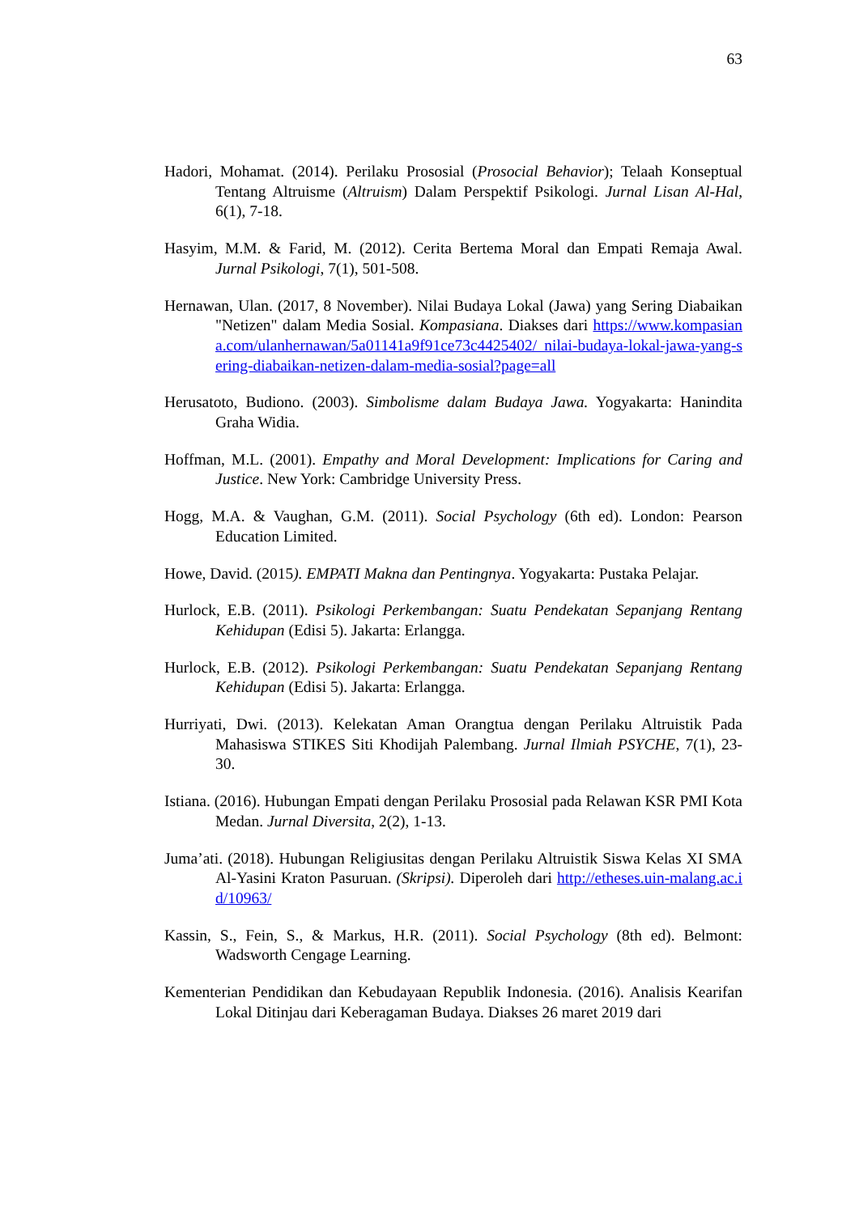63
Hadori, Mohamat. (2014). Perilaku Prososial (Prosocial Behavior); Telaah Konseptual Tentang Altruisme (Altruism) Dalam Perspektif Psikologi. Jurnal Lisan Al-Hal, 6(1), 7-18.
Hasyim, M.M. & Farid, M. (2012). Cerita Bertema Moral dan Empati Remaja Awal. Jurnal Psikologi, 7(1), 501-508.
Hernawan, Ulan. (2017, 8 November). Nilai Budaya Lokal (Jawa) yang Sering Diabaikan "Netizen" dalam Media Sosial. Kompasiana. Diakses dari https://www.kompasiana.com/ulanhernawan/5a01141a9f91ce73c4425402/ nilai-budaya-lokal-jawa-yang-sering-diabaikan-netizen-dalam-media-sosial?page=all
Herusatoto, Budiono. (2003). Simbolisme dalam Budaya Jawa. Yogyakarta: Hanindita Graha Widia.
Hoffman, M.L. (2001). Empathy and Moral Development: Implications for Caring and Justice. New York: Cambridge University Press.
Hogg, M.A. & Vaughan, G.M. (2011). Social Psychology (6th ed). London: Pearson Education Limited.
Howe, David. (2015). EMPATI Makna dan Pentingnya. Yogyakarta: Pustaka Pelajar.
Hurlock, E.B. (2011). Psikologi Perkembangan: Suatu Pendekatan Sepanjang Rentang Kehidupan (Edisi 5). Jakarta: Erlangga.
Hurlock, E.B. (2012). Psikologi Perkembangan: Suatu Pendekatan Sepanjang Rentang Kehidupan (Edisi 5). Jakarta: Erlangga.
Hurriyati, Dwi. (2013). Kelekatan Aman Orangtua dengan Perilaku Altruistik Pada Mahasiswa STIKES Siti Khodijah Palembang. Jurnal Ilmiah PSYCHE, 7(1), 23-30.
Istiana. (2016). Hubungan Empati dengan Perilaku Prososial pada Relawan KSR PMI Kota Medan. Jurnal Diversita, 2(2), 1-13.
Juma’ati. (2018). Hubungan Religiusitas dengan Perilaku Altruistik Siswa Kelas XI SMA Al-Yasini Kraton Pasuruan. (Skripsi). Diperoleh dari http://etheses.uin-malang.ac.id/10963/
Kassin, S., Fein, S., & Markus, H.R. (2011). Social Psychology (8th ed). Belmont: Wadsworth Cengage Learning.
Kementerian Pendidikan dan Kebudayaan Republik Indonesia. (2016). Analisis Kearifan Lokal Ditinjau dari Keberagaman Budaya. Diakses 26 maret 2019 dari